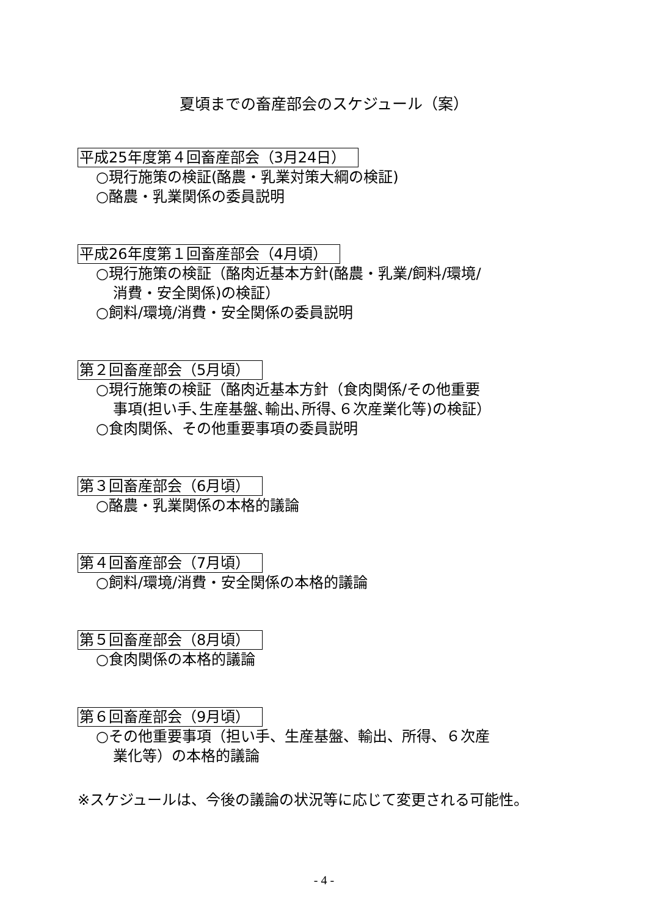夏頃までの畜産部会のスケジュール（案）
平成25年度第４回畜産部会（3月24日）
○現行施策の検証(酪農・乳業対策大綱の検証)
○酪農・乳業関係の委員説明
平成26年度第１回畜産部会（4月頃）
○現行施策の検証（酪肉近基本方針(酪農・乳業/飼料/環境/
消費・安全関係)の検証）
○飼料/環境/消費・安全関係の委員説明
第２回畜産部会（5月頃）
○現行施策の検証（酪肉近基本方針（食肉関係/その他重要
事項(担い手､生産基盤､輸出､所得､６次産業化等)の検証）
○食肉関係、その他重要事項の委員説明
第３回畜産部会（6月頃）
○酪農・乳業関係の本格的議論
第４回畜産部会（7月頃）
○飼料/環境/消費・安全関係の本格的議論
第５回畜産部会（8月頃）
○食肉関係の本格的議論
第６回畜産部会（9月頃）
○その他重要事項（担い手、生産基盤、輸出、所得、６次産
業化等）の本格的議論
※スケジュールは、今後の議論の状況等に応じて変更される可能性。
- 4 -